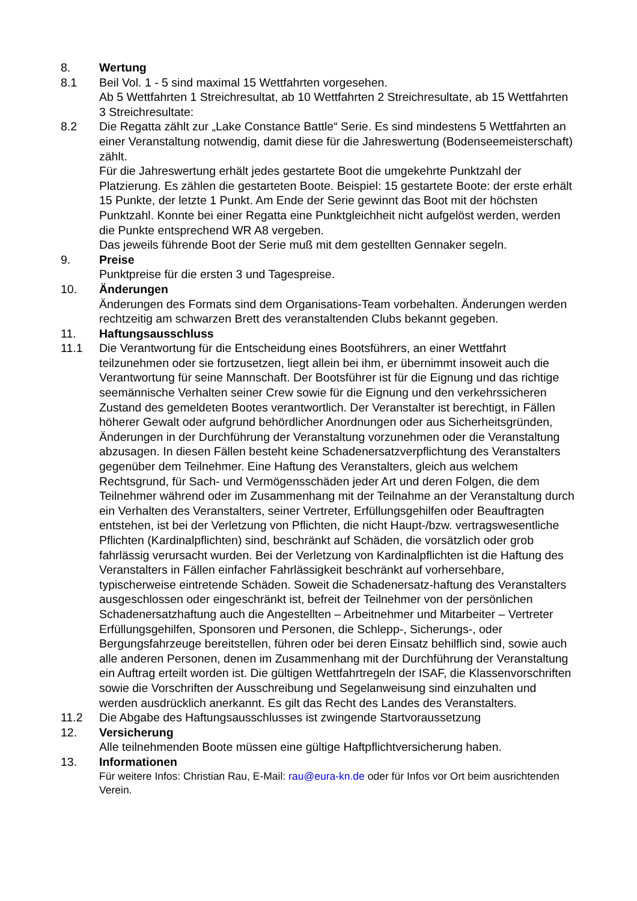8. Wertung
8.1 Beil Vol. 1 - 5 sind maximal 15 Wettfahrten vorgesehen.
Ab 5 Wettfahrten 1 Streichresultat, ab 10 Wettfahrten 2 Streichresultate, ab 15 Wettfahrten 3 Streichresultate:
8.2 Die Regatta zählt zur „Lake Constance Battle“ Serie. Es sind mindestens 5 Wettfahrten an einer Veranstaltung notwendig, damit diese für die Jahreswertung (Bodenseemeisterschaft) zählt.
Für die Jahreswertung erhält jedes gestartete Boot die umgekehrte Punktzahl der Platzierung. Es zählen die gestarteten Boote. Beispiel: 15 gestartete Boote: der erste erhält 15 Punkte, der letzte 1 Punkt. Am Ende der Serie gewinnt das Boot mit der höchsten Punktzahl. Konnte bei einer Regatta eine Punktgleichheit nicht aufgelöst werden, werden die Punkte entsprechend WR A8 vergeben.
Das jeweils führende Boot der Serie muß mit dem gestellten Gennaker segeln.
9. Preise
Punktpreise für die ersten 3 und Tagespreise.
10. Änderungen
Änderungen des Formats sind dem Organisations-Team vorbehalten. Änderungen werden rechtzeitig am schwarzen Brett des veranstaltenden Clubs bekannt gegeben.
11. Haftungsausschluss
11.1 Die Verantwortung für die Entscheidung eines Bootsführers, an einer Wettfahrt teilzunehmen oder sie fortzusetzen, liegt allein bei ihm, er übernimmt insoweit auch die Verantwortung für seine Mannschaft. Der Bootsführer ist für die Eignung und das richtige seemännische Verhalten seiner Crew sowie für die Eignung und den verkehrssicheren Zustand des gemeldeten Bootes verantwortlich. Der Veranstalter ist berechtigt, in Fällen höherer Gewalt oder aufgrund behördlicher Anordnungen oder aus Sicherheitsgründen, Änderungen in der Durchführung der Veranstaltung vorzunehmen oder die Veranstaltung abzusagen. In diesen Fällen besteht keine Schadenersatzverpflichtung des Veranstalters gegenüber dem Teilnehmer. Eine Haftung des Veranstalters, gleich aus welchem Rechtsgrund, für Sach- und Vermögensschäden jeder Art und deren Folgen, die dem Teilnehmer während oder im Zusammenhang mit der Teilnahme an der Veranstaltung durch ein Verhalten des Veranstalters, seiner Vertreter, Erfüllungsgehilfen oder Beauftragten entstehen, ist bei der Verletzung von Pflichten, die nicht Haupt-/bzw. vertragswesentliche Pflichten (Kardinalpflichten) sind, beschränkt auf Schäden, die vorsätzlich oder grob fahrlässig verursacht wurden. Bei der Verletzung von Kardinalpflichten ist die Haftung des Veranstalters in Fällen einfacher Fahrlässigkeit beschränkt auf vorhersehbare, typischerweise eintretende Schäden. Soweit die Schadenersatz-haftung des Veranstalters ausgeschlossen oder eingeschränkt ist, befreit der Teilnehmer von der persönlichen Schadenersatzhaftung auch die Angestellten – Arbeitnehmer und Mitarbeiter – Vertreter Erfüllungsgehilfen, Sponsoren und Personen, die Schlepp-, Sicherungs-, oder Bergungsfahrzeuge bereitstellen, führen oder bei deren Einsatz behilflich sind, sowie auch alle anderen Personen, denen im Zusammenhang mit der Durchführung der Veranstaltung ein Auftrag erteilt worden ist. Die gültigen Wettfahrtregeln der ISAF, die Klassenvorschriften sowie die Vorschriften der Ausschreibung und Segelanweisung sind einzuhalten und werden ausdrücklich anerkannt. Es gilt das Recht des Landes des Veranstalters.
11.2 Die Abgabe des Haftungsausschlusses ist zwingende Startvoraussetzung
12. Versicherung
Alle teilnehmenden Boote müssen eine gültige Haftpflichtversicherung haben.
13. Informationen
Für weitere Infos: Christian Rau, E-Mail: rau@eura-kn.de oder für Infos vor Ort beim ausrichtenden Verein.